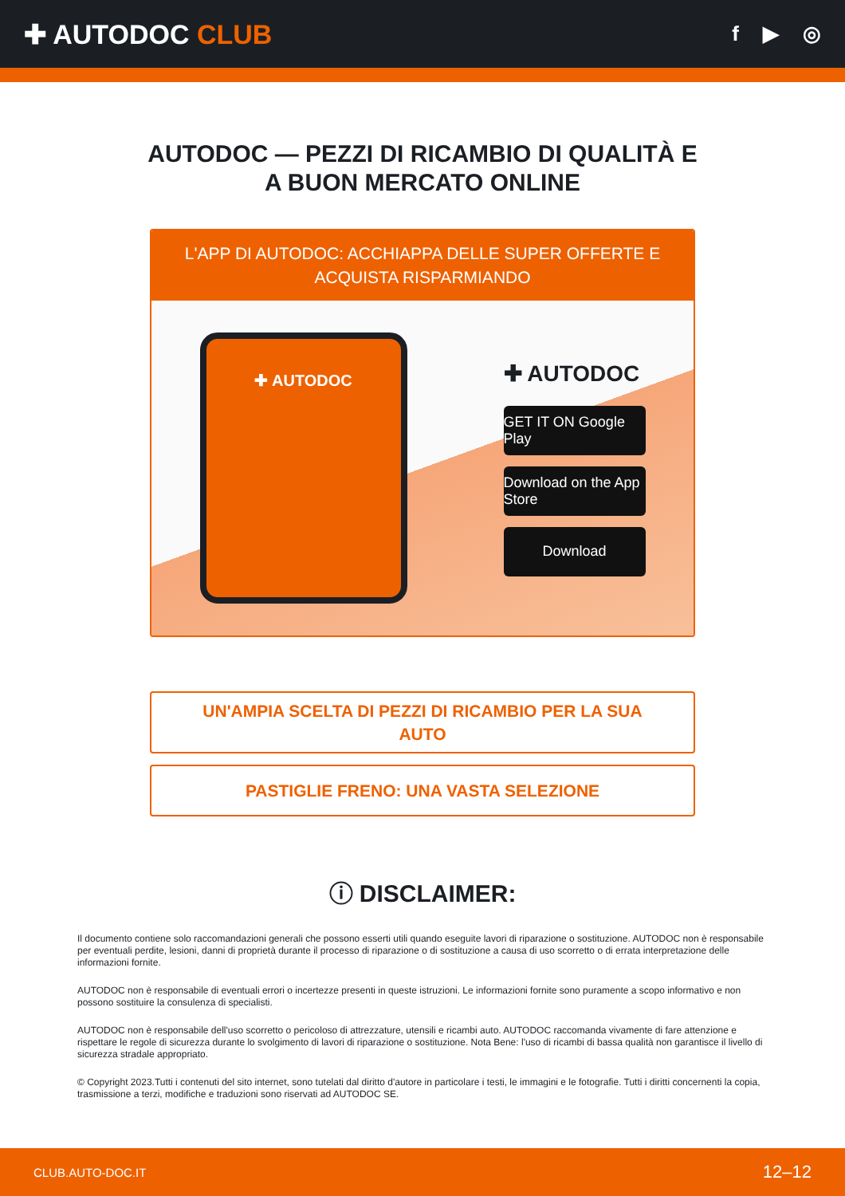✚ AUTODOC CLUB
f ▶ ◎
AUTODOC — PEZZI DI RICAMBIO DI QUALITÀ E A BUON MERCATO ONLINE
L'APP DI AUTODOC: ACCHIAPPA DELLE SUPER OFFERTE E ACQUISTA RISPARMIANDO
✚ AUTODOC
✚ AUTODOC
GET IT ON Google Play
Download on the App Store
Download
UN'AMPIA SCELTA DI PEZZI DI RICAMBIO PER LA SUA AUTO
PASTIGLIE FRENO: UNA VASTA SELEZIONE
ⓘ DISCLAIMER:
Il documento contiene solo raccomandazioni generali che possono esserti utili quando eseguite lavori di riparazione o sostituzione. AUTODOC non è responsabile per eventuali perdite, lesioni, danni di proprietà durante il processo di riparazione o di sostituzione a causa di uso scorretto o di errata interpretazione delle informazioni fornite.
AUTODOC non è responsabile di eventuali errori o incertezze presenti in queste istruzioni. Le informazioni fornite sono puramente a scopo informativo e non possono sostituire la consulenza di specialisti.
AUTODOC non è responsabile dell'uso scorretto o pericoloso di attrezzature, utensili e ricambi auto. AUTODOC raccomanda vivamente di fare attenzione e rispettare le regole di sicurezza durante lo svolgimento di lavori di riparazione o sostituzione. Nota Bene: l'uso di ricambi di bassa qualità non garantisce il livello di sicurezza stradale appropriato.
© Copyright 2023.Tutti i contenuti del sito internet, sono tutelati dal diritto d'autore in particolare i testi, le immagini e le fotografie. Tutti i diritti concernenti la copia, trasmissione a terzi, modifiche e traduzioni sono riservati ad AUTODOC SE.
CLUB.AUTO-DOC.IT 12–12